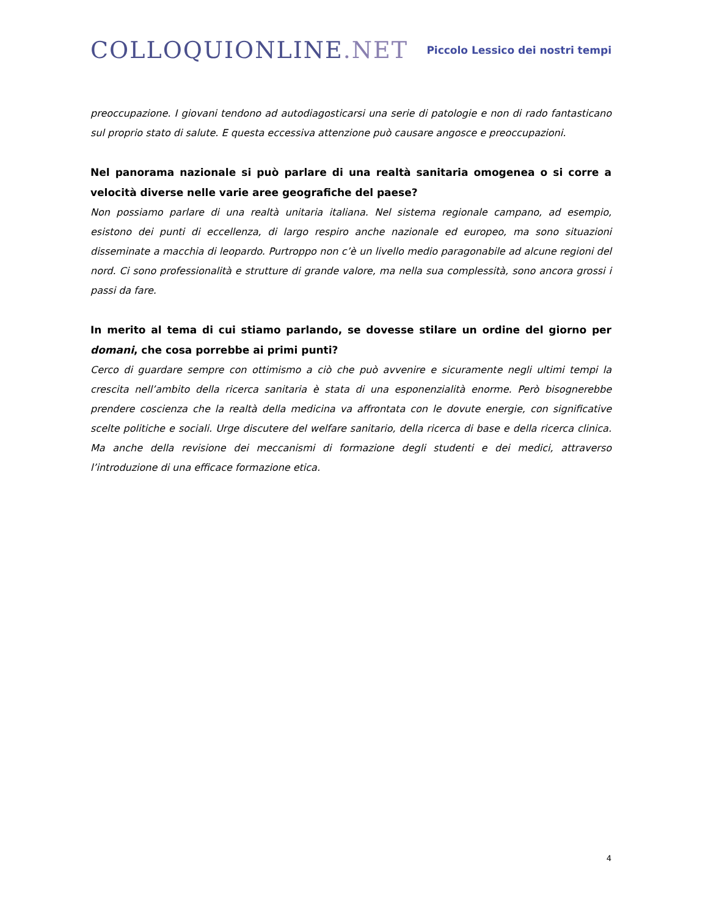COLLOQUIONLINE.NET
Piccolo Lessico dei nostri tempi
preoccupazione. I giovani tendono ad autodiagosticarsi una serie di patologie e non di rado fantasticano sul proprio stato di salute. E questa eccessiva attenzione può causare angosce e preoccupazioni.
Nel panorama nazionale si può parlare di una realtà sanitaria omogenea o si corre a velocità diverse nelle varie aree geografiche del paese?
Non possiamo parlare di una realtà unitaria italiana. Nel sistema regionale campano, ad esempio, esistono dei punti di eccellenza, di largo respiro anche nazionale ed europeo, ma sono situazioni disseminate a macchia di leopardo. Purtroppo non c’è un livello medio paragonabile ad alcune regioni del nord. Ci sono professionalità e strutture di grande valore, ma nella sua complessità, sono ancora grossi i passi da fare.
In merito al tema di cui stiamo parlando, se dovesse stilare un ordine del giorno per domani, che cosa porrebbe ai primi punti?
Cerco di guardare sempre con ottimismo a ciò che può avvenire e sicuramente negli ultimi tempi la crescita nell’ambito della ricerca sanitaria è stata di una esponenzialità enorme. Però bisognerebbe prendere coscienza che la realtà della medicina va affrontata con le dovute energie, con significative scelte politiche e sociali. Urge discutere del welfare sanitario, della ricerca di base e della ricerca clinica. Ma anche della revisione dei meccanismi di formazione degli studenti e dei medici, attraverso l’introduzione di una efficace formazione etica.
4